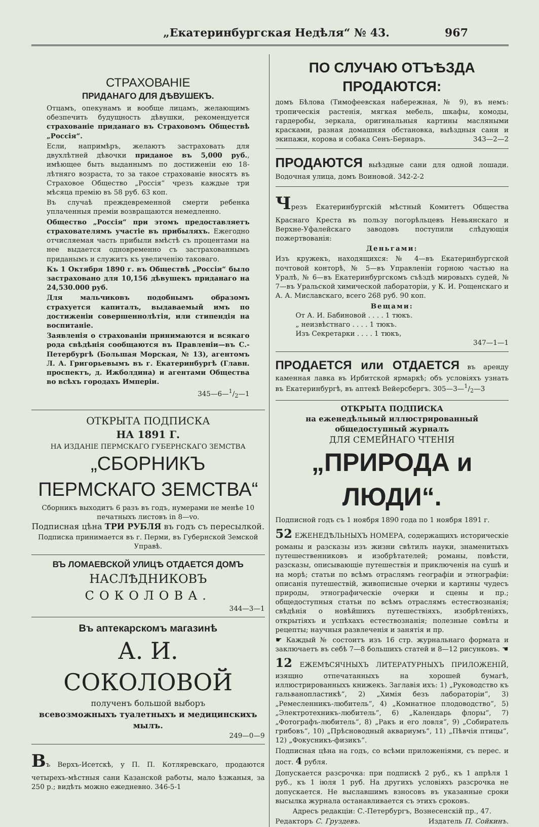„Екатеринбургская Недѣля“ № 43. 967
СТРАХОВАНІЕ
ПРИДАНАГО ДЛЯ ДѢВУШЕКЪ.
Отцамъ, опекунамъ и вообще лицамъ, желающимъ обезпечить будущность дѣвушки, рекомендуется страхованіе приданаго въ Страховомъ Обществѣ „Россія“.
Если, напримѣръ, желаютъ застраховать для двухлѣтней дѣвочки приданое въ 5,000 руб., имѣющее быть выданнымъ по достиженіи ею 18-лѣтняго возраста, то за такое страхованіе вносятъ въ Страховое Общество „Россія“ чрезъ каждые три мѣсяца премію въ 58 руб. 63 коп.
Въ случаѣ преждевременной смерти ребенка уплаченныя преміи возвращаются немедленно.
Общество „Россія“ при этомъ предоставляетъ страхователямъ участіе въ прибыляхъ. Ежегодно отчисляемая часть прибыли вмѣстѣ съ процентами на нее выдается одновременно съ застрахованнымъ приданымъ и служитъ къ увеличенію таковаго.
Къ 1 Октября 1890 г. въ Обществѣ „Россія“ было застраховано для 10,156 дѣвушекъ приданаго на 24,530.000 руб.
Для мальчиковъ подобнымъ образомъ страхуется капиталъ, выдаваемый имъ по достиженіи совершеннолѣтія, или стипендія на воспитаніе.
Заявленія о страхованіи принимаются и всякаго рода свѣдѣнія сообщаются въ Правленіи—въ С.-Петербургѣ (Большая Морская, № 13), агентомъ Л. А. Григорьевымъ въ г. Екатеринбургѣ (Главн. проспектъ, д. Ижболдина) и агентами Общества во всѣхъ городахъ Имперіи.
345—6—1/2—1
ОТКРЫТА ПОДПИСКА
НА 1891 Г.
НА ИЗДАНІЕ ПЕРМСКАГО ГУБЕРНСКАГО ЗЕМСТВА
„СБОРНИКЪ ПЕРМСКАГО ЗЕМСТВА“
Сборникъ выходитъ 6 разъ въ годъ, нумерами не менѣе 10 печатныхъ листовъ in 8—vo.
Подписная цѣна ТРИ РУБЛЯ въ годъ съ пересылкой.
Подписка принимается въ г. Перми, въ Губернской Земской Управѣ.
ВЪ ЛОМАЕВСКОЙ УЛИЦѢ ОТДАЕТСЯ ДОМЪ
НАСЛѢДНИКОВЪ
СОКОЛОВА.
344—3—1
Въ аптекарскомъ магазинѣ
А. И. СОКОЛОВОЙ
полученъ большой выборъ
всевозможныхъ туалетныхъ и медицинскихъ мылъ.
249—0—9
Въ Верхъ-Исетскѣ, у П. П. Котляревскаго, продаются четырехъ-мѣстныя сани Казанской работы, мало ѣзжаныя, за 250 р.; видѣть можно ежедневно. 346-5-1
ПО СЛУЧАЮ ОТЪѢЗДА ПРОДАЮТСЯ:
домъ Бѣлова (Тимофеевская набережная, № 9), въ немъ: тропическія растенія, мягкая мебель, шкафы, комоды, гардеробы, зеркала, оригинальныя картины масляными красками, разная домашняя обстановка, выѣздныя сани и экипажи, корова и собака Сенъ-Бернаръ. 343—2—2
ПРОДАЮТСЯ выѣздные сани для одной лошади. Водочная улица, домъ Воиновой. 342-2-2
Чрезъ Екатеринбургскій мѣстный Комитетъ Общества Краснаго Креста въ пользу погорѣльцевъ Невьянскаго и Верхне-Уфалейскаго заводовъ поступили слѣдующія пожертвованія:
Деньгами:
Изъ кружекъ, находящихся: № 4—въ Екатеринбургской почтовой конторѣ, № 5—въ Управленіи горною частью на Уралѣ, № 6—въ Екатеринбургскомъ съѣздѣ мировыхъ судей, № 7—въ Уральской химической лабораторіи, у К. И. Рощенскаго и А. А. Миславскаго, всего 268 руб. 90 коп.
Вещами:
От А. И. Бабиновой . . . . 1 тюкъ.
„ неизвѣстнаго . . . . 1 тюкъ.
Изъ Секретарки . . . . 1 тюкъ,
347—1—1
ПРОДАЕТСЯ или ОТДАЕТСЯ въ аренду каменная лавка въ Ирбитской ярмаркѣ; объ условіяхъ узнать въ Екатеринбургѣ, въ аптекѣ Вейерсбергъ. 305—3—1/2—3
ОТКРЫТА ПОДПИСКА
на еженедѣльный иллюстрированный общедоступный журналъ
ДЛЯ СЕМЕЙНАГО ЧТЕНІЯ
„ПРИРОДА и ЛЮДИ“.
Подписной годъ съ 1 ноября 1890 года по 1 ноября 1891 г.
52 ЕЖЕНЕДѢЛЬНЫХЪ НОМЕРА, содержащихъ историческіе романы и разсказы изъ жизни свѣтилъ науки, знаменитыхъ путешественниковъ и изобрѣтателей; романы, повѣсти, разсказы, описывающіе путешествія и приключенія на сушѣ и на морѣ; статьи по всѣмъ отраслямъ географіи и этнографіи: описанія путешествій, живописные очерки и картины чудесъ природы, этнографическіе очерки и сцены и пр.; общедоступныя статьи по всѣмъ отраслямъ естествознанія; свѣдѣнія о новѣйшихъ путешествіяхъ, изобрѣтеніяхъ, открытіяхъ и успѣхахъ естествознанія; полезные совѣты и рецепты; научныя развлеченія и занятія и пр.
☛ Каждый № состоитъ изъ 16 стр. журнальнаго формата и заключаетъ въ себѣ 7—8 большихъ статей и 8—12 рисунковъ. ☚
12 ЕЖЕМѢСЯЧНЫХЪ ЛИТЕРАТУРНЫХЪ ПРИЛОЖЕНІЙ, изящно отпечатанныхъ на хорошей бумагѣ, иллюстрированныхъ книжекъ. Заглавія ихъ: 1) „Руководство къ гальванопластикѣ“, 2) „Химія безъ лабораторіи“, 3) „Ремесленникъ-любитель“, 4) „Комнатное плодоводство“, 5) „Электротехникъ-любитель“, 6) „Календарь флоры“, 7) „Фотографъ-любитель“, 8) „Ракъ и его ловля“, 9) „Собиратель грибовъ“, 10) „Прѣсноводный аквариумъ“, 11) „Пѣвчія птицы“, 12) „Фокусникъ-физикъ“.
Подписная цѣна на годъ, со всѣми приложеніями, съ перес. и дост. 4 рубля.
Допускается разсрочка: при подпискѣ 2 руб., къ 1 апрѣля 1 руб., къ 1 іюля 1 руб. На другихъ условіяхъ разсрочка не допускается. Не выславшимъ взносовъ въ указанные сроки высылка журнала останавливается съ этихъ сроковъ.
Адресъ редакціи: С.-Петербургъ, Вознесенскій пр., 47.
Редакторъ С. Груздевъ. Издатель П. Сойкинъ.